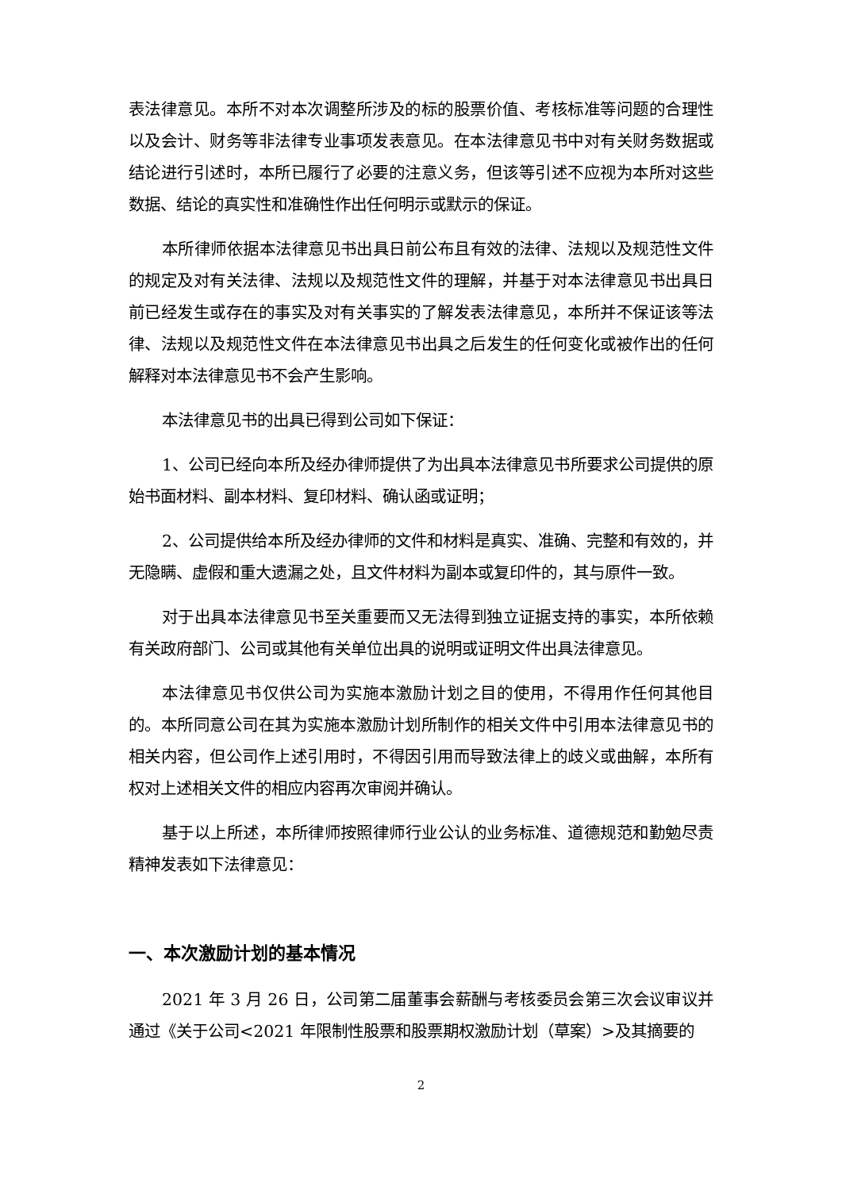表法律意见。本所不对本次调整所涉及的标的股票价值、考核标准等问题的合理性以及会计、财务等非法律专业事项发表意见。在本法律意见书中对有关财务数据或结论进行引述时，本所已履行了必要的注意义务，但该等引述不应视为本所对这些数据、结论的真实性和准确性作出任何明示或默示的保证。
本所律师依据本法律意见书出具日前公布且有效的法律、法规以及规范性文件的规定及对有关法律、法规以及规范性文件的理解，并基于对本法律意见书出具日前已经发生或存在的事实及对有关事实的了解发表法律意见，本所并不保证该等法律、法规以及规范性文件在本法律意见书出具之后发生的任何变化或被作出的任何解释对本法律意见书不会产生影响。
本法律意见书的出具已得到公司如下保证：
1、公司已经向本所及经办律师提供了为出具本法律意见书所要求公司提供的原始书面材料、副本材料、复印材料、确认函或证明；
2、公司提供给本所及经办律师的文件和材料是真实、准确、完整和有效的，并无隐瞒、虚假和重大遗漏之处，且文件材料为副本或复印件的，其与原件一致。
对于出具本法律意见书至关重要而又无法得到独立证据支持的事实，本所依赖有关政府部门、公司或其他有关单位出具的说明或证明文件出具法律意见。
本法律意见书仅供公司为实施本激励计划之目的使用，不得用作任何其他目的。本所同意公司在其为实施本激励计划所制作的相关文件中引用本法律意见书的相关内容，但公司作上述引用时，不得因引用而导致法律上的歧义或曲解，本所有权对上述相关文件的相应内容再次审阅并确认。
基于以上所述，本所律师按照律师行业公认的业务标准、道德规范和勤勉尽责精神发表如下法律意见：
一、本次激励计划的基本情况
2021 年 3 月 26 日，公司第二届董事会薪酬与考核委员会第三次会议审议并通过《关于公司<2021 年限制性股票和股票期权激励计划（草案）>及其摘要的
2